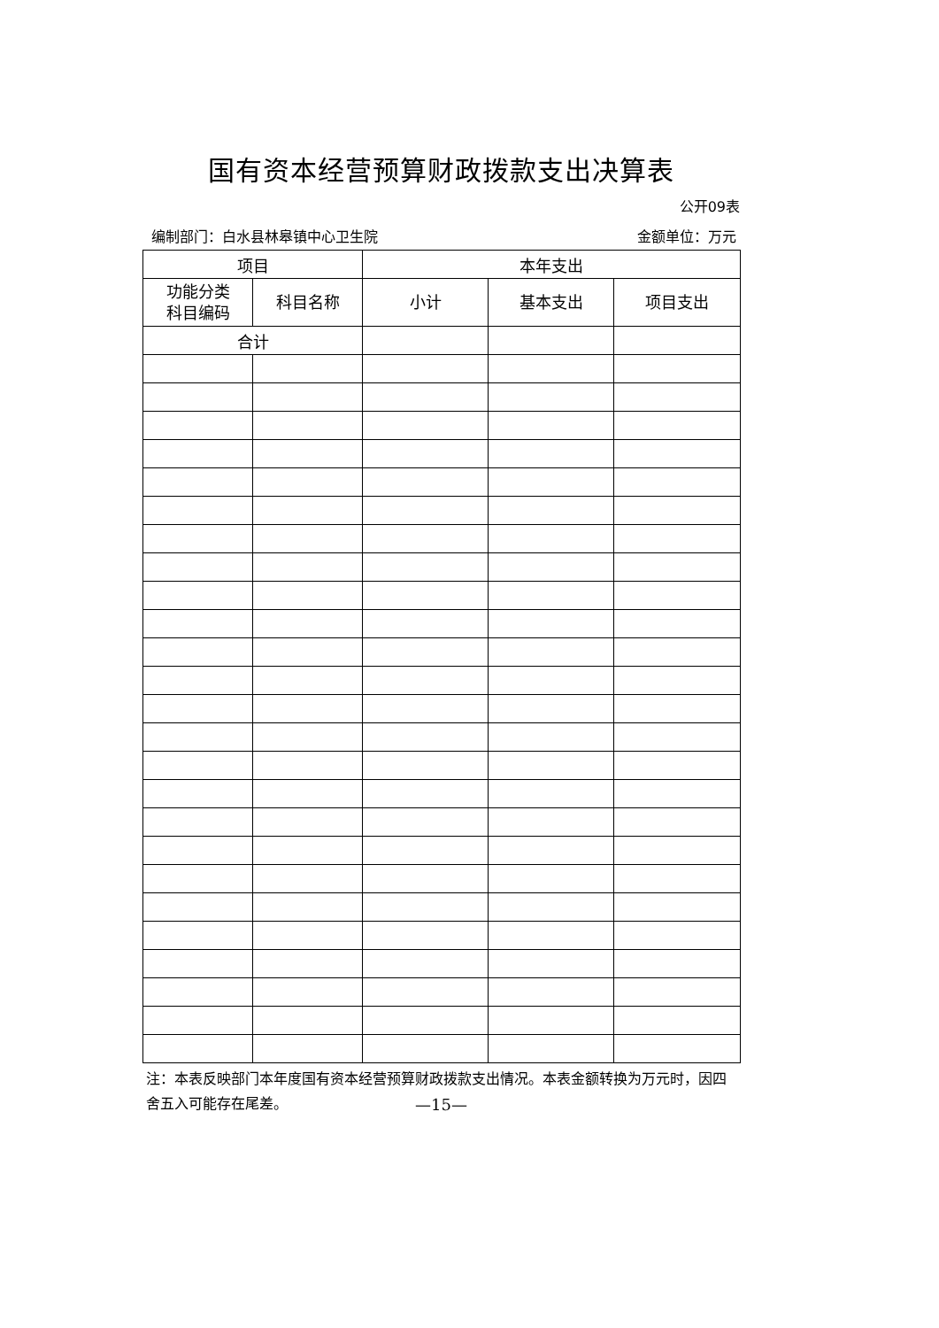国有资本经营预算财政拨款支出决算表
公开09表
编制部门：白水县林皋镇中心卫生院 金额单位：万元
| 项目 | | 本年支出 | | |
| --- | --- | --- | --- | --- |
| 功能分类 科目编码 | 科目名称 | 小计 | 基本支出 | 项目支出 |
| 合计 | | | | |
注：本表反映部门本年度国有资本经营预算财政拨款支出情况。本表金额转换为万元时，因四舍五入可能存在尾差。
—15—